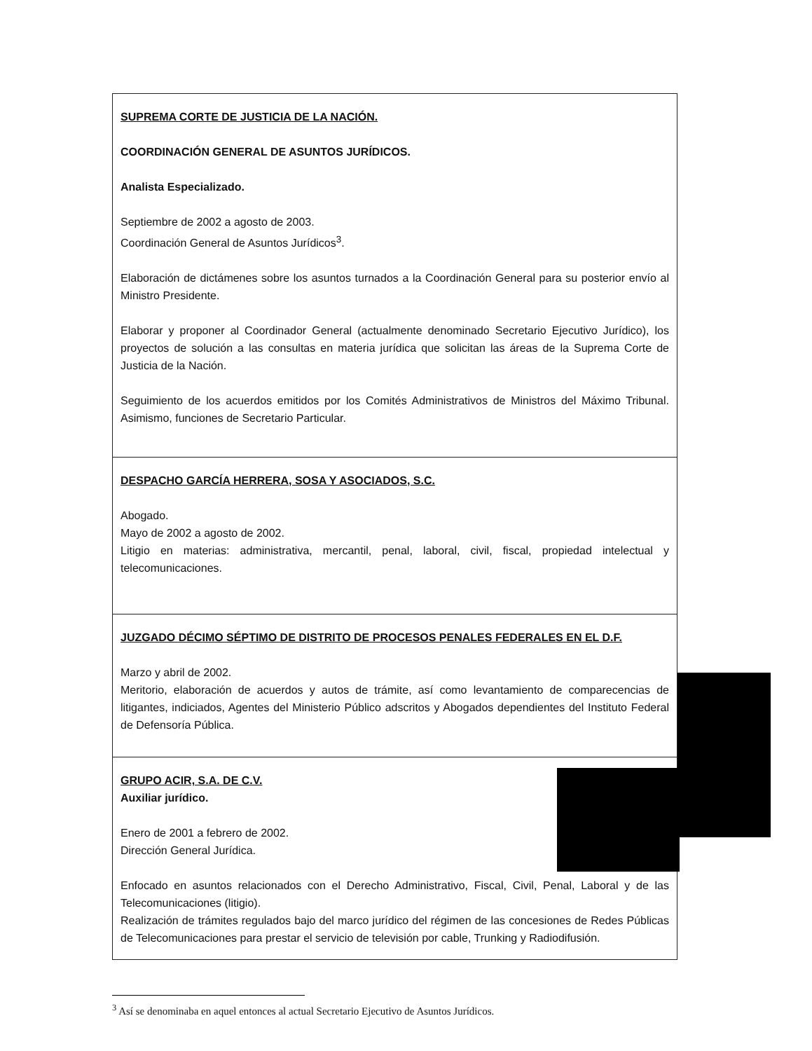| SUPREMA CORTE DE JUSTICIA DE LA NACIÓN. COORDINACIÓN GENERAL DE ASUNTOS JURÍDICOS. Analista Especializado. Septiembre de 2002 a agosto de 2003. Coordinación General de Asuntos Jurídicos<sup>3</sup>. Elaboración de dictámenes sobre los asuntos turnados a la Coordinación General para su posterior envío al Ministro Presidente. Elaborar y proponer al Coordinador General (actualmente denominado Secretario Ejecutivo Jurídico), los proyectos de solución a las consultas en materia jurídica que solicitan las áreas de la Suprema Corte de Justicia de la Nación. Seguimiento de los acuerdos emitidos por los Comités Administrativos de Ministros del Máximo Tribunal. Asimismo, funciones de Secretario Particular. |
| DESPACHO GARCÍA HERRERA, SOSA Y ASOCIADOS, S.C. Abogado. Mayo de 2002 a agosto de 2002. Litigio en materias: administrativa, mercantil, penal, laboral, civil, fiscal, propiedad intelectual y telecomunicaciones. |
| JUZGADO DÉCIMO SÉPTIMO DE DISTRITO DE PROCESOS PENALES FEDERALES EN EL D.F. Marzo y abril de 2002. Meritorio, elaboración de acuerdos y autos de trámite, así como levantamiento de comparecencias de litigantes, indiciados, Agentes del Ministerio Público adscritos y Abogados dependientes del Instituto Federal de Defensoría Pública. |
| GRUPO ACIR, S.A. DE C.V. Auxiliar jurídico. Enero de 2001 a febrero de 2002. Dirección General Jurídica. Enfocado en asuntos relacionados con el Derecho Administrativo, Fiscal, Civil, Penal, Laboral y de las Telecomunicaciones (litigio). Realización de trámites regulados bajo del marco jurídico del régimen de las concesiones de Redes Públicas de Telecomunicaciones para prestar el servicio de televisión por cable, Trunking y Radiodifusión. |
<sup>3</sup> Así se denominaba en aquel entonces al actual Secretario Ejecutivo de Asuntos Jurídicos.